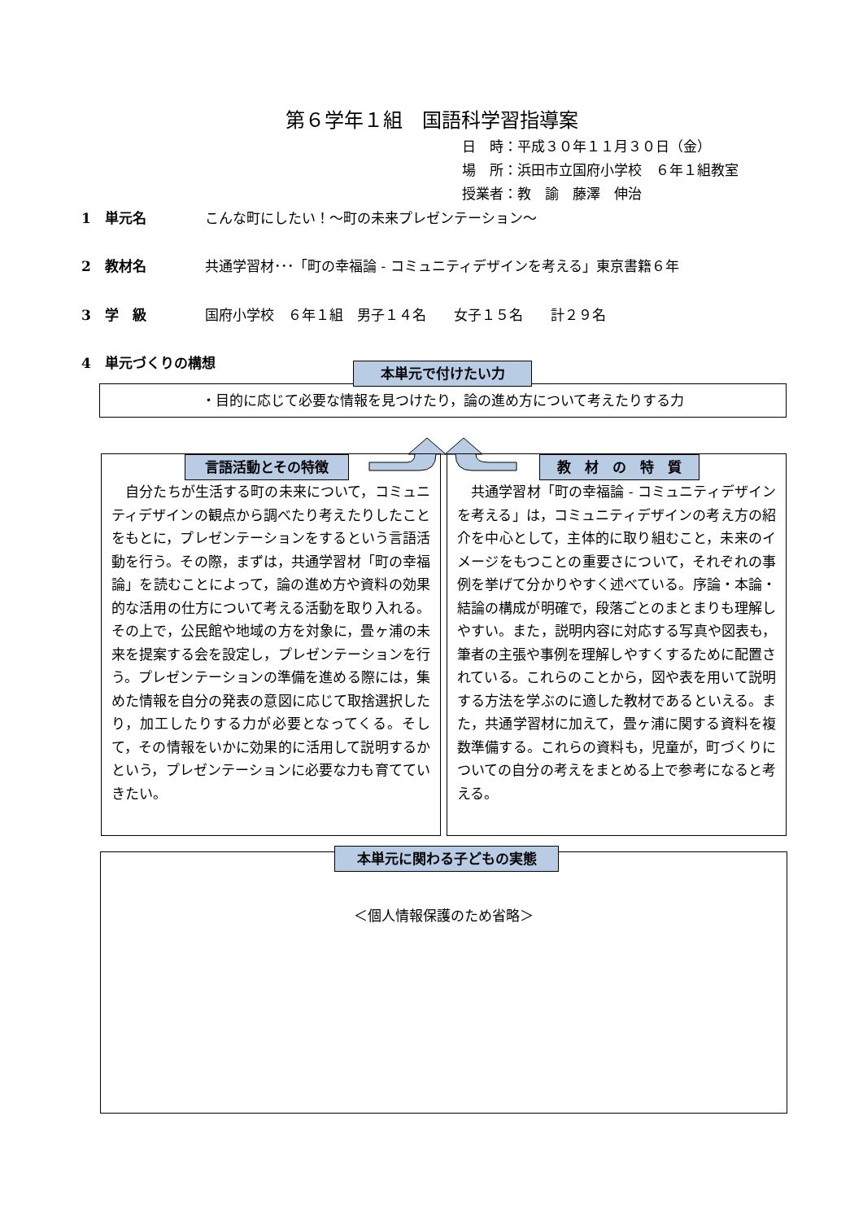第６学年１組　国語科学習指導案
日　時：平成３０年１１月３０日（金）
場　所：浜田市立国府小学校　６年１組教室
授業者：教　諭　藤澤　伸治
1　単元名 こんな町にしたい！～町の未来プレゼンテーション～
2　教材名 共通学習材･･･「町の幸福論 - コミュニティデザインを考える」東京書籍６年
3　学　級 国府小学校　６年１組　男子１４名　　女子１５名　　計２９名
4　単元づくりの構想
・目的に応じて必要な情報を見つけたり，論の進め方について考えたりする力
本単元で付けたい力
言語活動とその特徴
　自分たちが生活する町の未来について，コミュニティデザインの観点から調べたり考えたりしたことをもとに，プレゼンテーションをするという言語活動を行う。その際，まずは，共通学習材「町の幸福論」を読むことによって，論の進め方や資料の効果的な活用の仕方について考える活動を取り入れる。その上で，公民館や地域の方を対象に，畳ヶ浦の未来を提案する会を設定し，プレゼンテーションを行う。プレゼンテーションの準備を進める際には，集めた情報を自分の発表の意図に応じて取捨選択したり，加工したりする力が必要となってくる。そして，その情報をいかに効果的に活用して説明するかという，プレゼンテーションに必要な力も育てていきたい。
教　材　の　特　質
　共通学習材「町の幸福論 - コミュニティデザインを考える」は，コミュニティデザインの考え方の紹介を中心として，主体的に取り組むこと，未来のイメージをもつことの重要さについて，それぞれの事例を挙げて分かりやすく述べている。序論・本論・結論の構成が明確で，段落ごとのまとまりも理解しやすい。また，説明内容に対応する写真や図表も，筆者の主張や事例を理解しやすくするために配置されている。これらのことから，図や表を用いて説明する方法を学ぶのに適した教材であるといえる。また，共通学習材に加えて，畳ヶ浦に関する資料を複数準備する。これらの資料も，児童が，町づくりについての自分の考えをまとめる上で参考になると考える。
本単元に関わる子どもの実態
＜個人情報保護のため省略＞